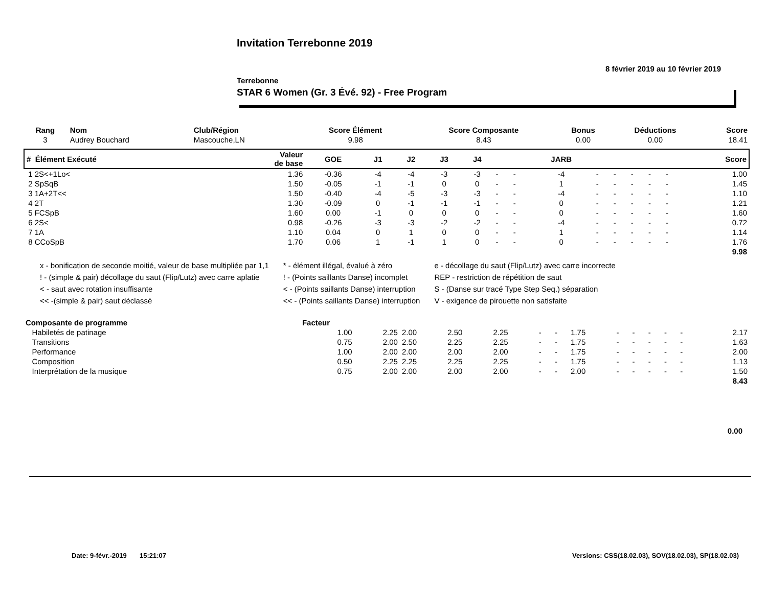Invitation Terrebonne 2019
8 février 2019 au 10 février 2019
Terrebonne
STAR 6 Women (Gr. 3 Évé. 92) - Free Program
| Rang | Nom | Club/Région | Score Élément | Score Composante | Bonus | Déductions | Score |
| --- | --- | --- | --- | --- | --- | --- | --- |
| 3 | Audrey Bouchard | Mascouche,LN | 9.98 | 8.43 | 0.00 | 0.00 | 18.41 |
| # Élément Exécuté | Valeur de base | GOE | J1 | J2 | J3 | J4 | | | JARB | | | | | | Score |
| --- | --- | --- | --- | --- | --- | --- | --- | --- | --- | --- | --- | --- | --- | --- | --- |
| 1 2S<+1Lo< | 1.36 | -0.36 | -4 | -4 | -3 | -3 | - | - | -4 | - | - | - | - | - | 1.00 |
| 2 SpSqB | 1.50 | -0.05 | -1 | -1 | 0 | 0 | - | - | 1 | - | - | - | - | - | 1.45 |
| 3 1A+2T<< | 1.50 | -0.40 | -4 | -5 | -3 | -3 | - | - | -4 | - | - | - | - | - | 1.10 |
| 4 2T | 1.30 | -0.09 | 0 | -1 | -1 | -1 | - | - | 0 | - | - | - | - | - | 1.21 |
| 5 FCSpB | 1.60 | 0.00 | -1 | 0 | 0 | 0 | - | - | 0 | - | - | - | - | - | 1.60 |
| 6 2S< | 0.98 | -0.26 | -3 | -3 | -2 | -2 | - | - | -4 | - | - | - | - | - | 0.72 |
| 7 1A | 1.10 | 0.04 | 0 | 1 | 0 | 0 | - | - | 1 | - | - | - | - | - | 1.14 |
| 8 CCoSpB | 1.70 | 0.06 | 1 | -1 | 1 | 0 | - | - | 0 | - | - | - | - | - | 1.76 |
| | | | | | | | | | | | | | | | 9.98 |
x - bonification de seconde moitié, valeur de base multipliée par 1,1
! - (simple & pair) décollage du saut (Flip/Lutz) avec carre aplatie
< - saut avec rotation insuffisante
<< -(simple & pair) saut déclassé
* - élément illégal, évalué à zéro
! - (Points saillants Danse) incomplet
< - (Points saillants Danse) interruption
<< - (Points saillants Danse) interruption
e - décollage du saut (Flip/Lutz) avec carre incorrecte
REP - restriction de répétition de saut
S - (Danse sur tracé Type Step Seq.) séparation
V - exigence de pirouette non satisfaite
| Composante de programme | Facteur | | | | | | | | | | | | | | |
| --- | --- | --- | --- | --- | --- | --- | --- | --- | --- | --- | --- | --- | --- | --- | --- |
| Habiletés de patinage | 1.00 | 2.25 | 2.00 | 2.50 | 2.25 | - | - | 1.75 | - | - | - | - | - | | 2.17 |
| Transitions | 0.75 | 2.00 | 2.50 | 2.25 | 2.25 | - | - | 1.75 | - | - | - | - | - | | 1.63 |
| Performance | 1.00 | 2.00 | 2.00 | 2.00 | 2.00 | - | - | 1.75 | - | - | - | - | - | | 2.00 |
| Composition | 0.50 | 2.25 | 2.25 | 2.25 | 2.25 | - | - | 1.75 | - | - | - | - | - | | 1.13 |
| Interprétation de la musique | 0.75 | 2.00 | 2.00 | 2.00 | 2.00 | - | - | 2.00 | - | - | - | - | - | | 1.50 |
| | | | | | | | | | | | | | | | 8.43 |
0.00
Date: 9-févr.-2019 15:21:07
Versions: CSS(18.02.03), SOV(18.02.03), SP(18.02.03)